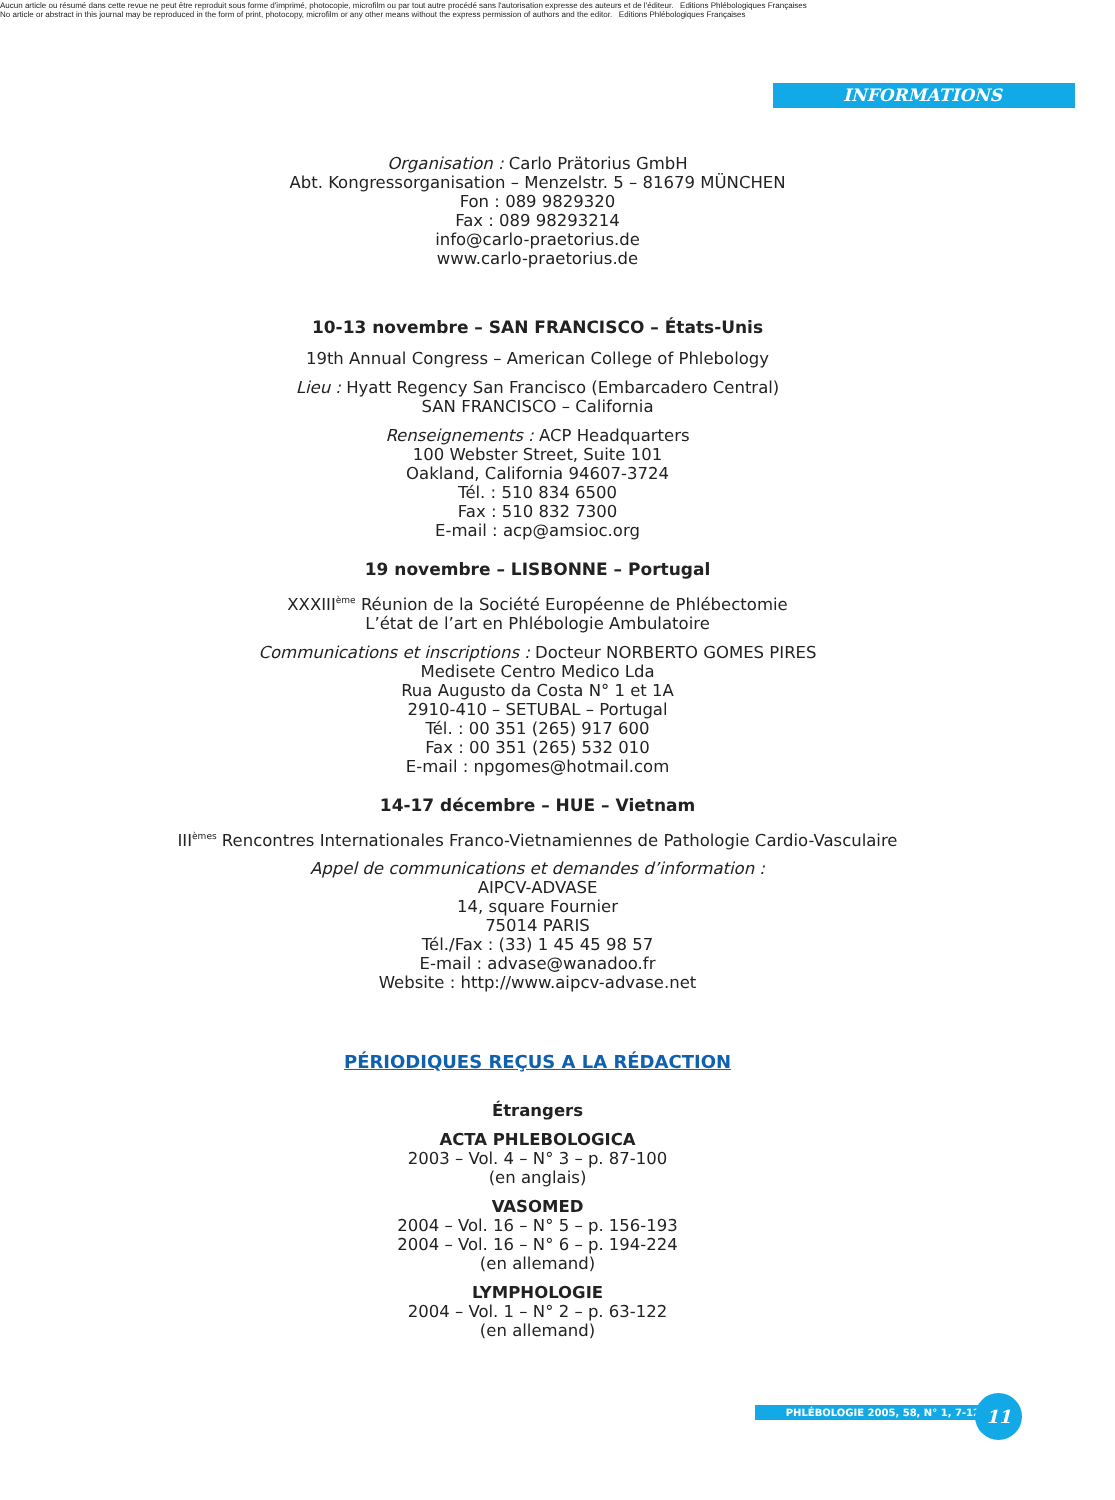Aucun article ou résumé dans cette revue ne peut être reproduit sous forme d'imprimé, photocopie, microfilm ou par tout autre procédé sans l'autorisation expresse des auteurs et de l'éditeur. Editions Phlébologiques Françaises
No article or abstract in this journal may be reproduced in the form of print, photocopy, microfilm or any other means without the express permission of authors and the editor. Editions Phlébologiques Françaises
INFORMATIONS
Organisation : Carlo Prätorius GmbH
Abt. Kongressorganisation – Menzelstr. 5 – 81679 MÜNCHEN
Fon : 089 9829320
Fax : 089 98293214
info@carlo-praetorius.de
www.carlo-praetorius.de
10-13 novembre – SAN FRANCISCO – États-Unis
19th Annual Congress – American College of Phlebology
Lieu : Hyatt Regency San Francisco (Embarcadero Central)
SAN FRANCISCO – California
Renseignements : ACP Headquarters
100 Webster Street, Suite 101
Oakland, California 94607-3724
Tél. : 510 834 6500
Fax : 510 832 7300
E-mail : acp@amsioc.org
19 novembre – LISBONNE – Portugal
XXXIII<sup>ème</sup> Réunion de la Société Européenne de Phlébectomie
L’état de l’art en Phlébologie Ambulatoire
Communications et inscriptions : Docteur NORBERTO GOMES PIRES
Medisete Centro Medico Lda
Rua Augusto da Costa N° 1 et 1A
2910-410 – SETUBAL – Portugal
Tél. : 00 351 (265) 917 600
Fax : 00 351 (265) 532 010
E-mail : npgomes@hotmail.com
14-17 décembre – HUE – Vietnam
III<sup>èmes</sup> Rencontres Internationales Franco-Vietnamiennes de Pathologie Cardio-Vasculaire
Appel de communications et demandes d’information :
AIPCV-ADVASE
14, square Fournier
75014 PARIS
Tél./Fax : (33) 1 45 45 98 57
E-mail : advase@wanadoo.fr
Website : http://www.aipcv-advase.net
PÉRIODIQUES REÇUS A LA RÉDACTION
Étrangers
ACTA PHLEBOLOGICA
2003 – Vol. 4 – N° 3 – p. 87-100
(en anglais)
VASOMED
2004 – Vol. 16 – N° 5 – p. 156-193
2004 – Vol. 16 – N° 6 – p. 194-224
(en allemand)
LYMPHOLOGIE
2004 – Vol. 1 – N° 2 – p. 63-122
(en allemand)
PHLÉBOLOGIE 2005, 58, N° 1, 7-12 11